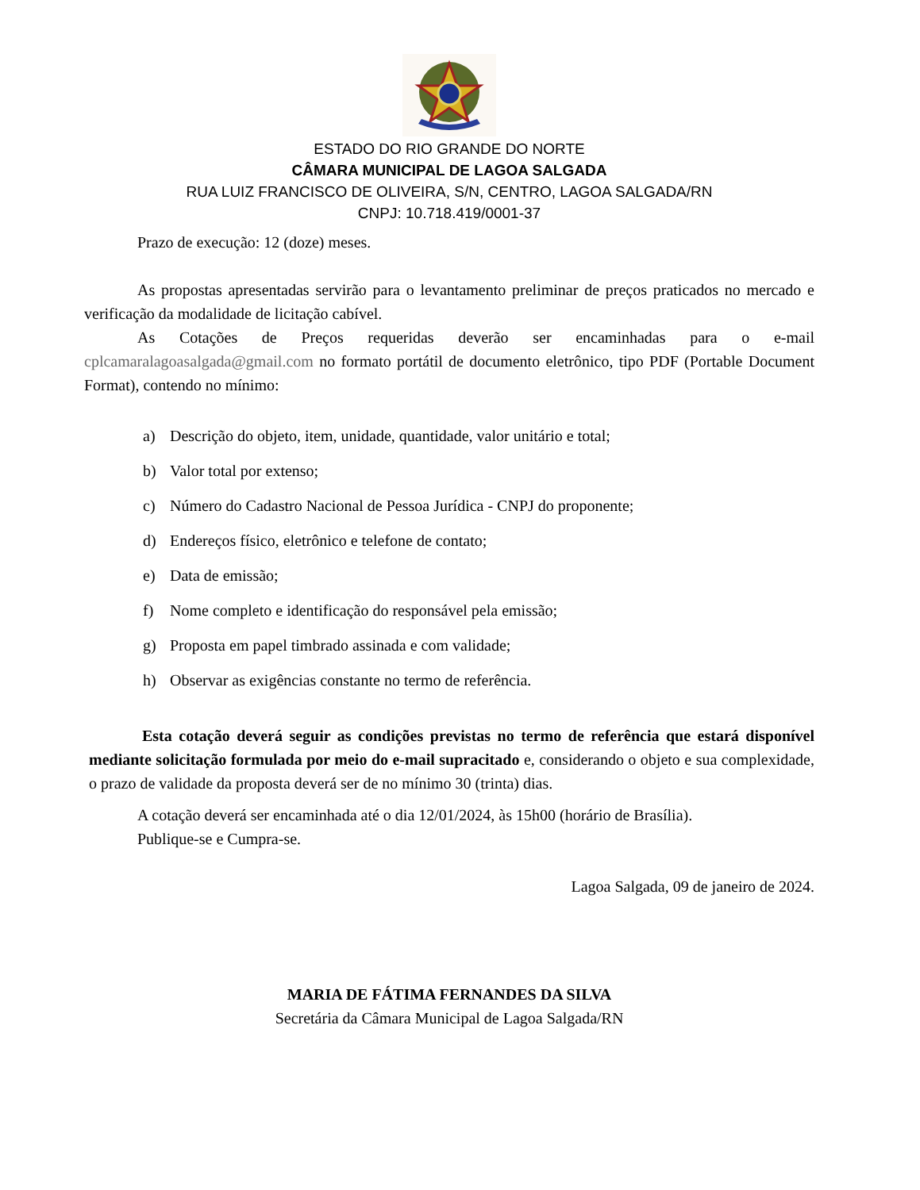ESTADO DO RIO GRANDE DO NORTE
CÂMARA MUNICIPAL DE LAGOA SALGADA
RUA LUIZ FRANCISCO DE OLIVEIRA, S/N, CENTRO, LAGOA SALGADA/RN
CNPJ: 10.718.419/0001-37
Prazo de execução: 12 (doze) meses.
As propostas apresentadas servirão para o levantamento preliminar de preços praticados no mercado e verificação da modalidade de licitação cabível.
As Cotações de Preços requeridas deverão ser encaminhadas para o e-mail cplcamaralagoasalgada@gmail.com no formato portátil de documento eletrônico, tipo PDF (Portable Document Format), contendo no mínimo:
a) Descrição do objeto, item, unidade, quantidade, valor unitário e total;
b) Valor total por extenso;
c) Número do Cadastro Nacional de Pessoa Jurídica - CNPJ do proponente;
d) Endereços físico, eletrônico e telefone de contato;
e) Data de emissão;
f) Nome completo e identificação do responsável pela emissão;
g) Proposta em papel timbrado assinada e com validade;
h) Observar as exigências constante no termo de referência.
Esta cotação deverá seguir as condições previstas no termo de referência que estará disponível mediante solicitação formulada por meio do e-mail supracitado e, considerando o objeto e sua complexidade, o prazo de validade da proposta deverá ser de no mínimo 30 (trinta) dias.
A cotação deverá ser encaminhada até o dia 12/01/2024, às 15h00 (horário de Brasília).
Publique-se e Cumpra-se.
Lagoa Salgada, 09 de janeiro de 2024.
MARIA DE FÁTIMA FERNANDES DA SILVA
Secretária da Câmara Municipal de Lagoa Salgada/RN